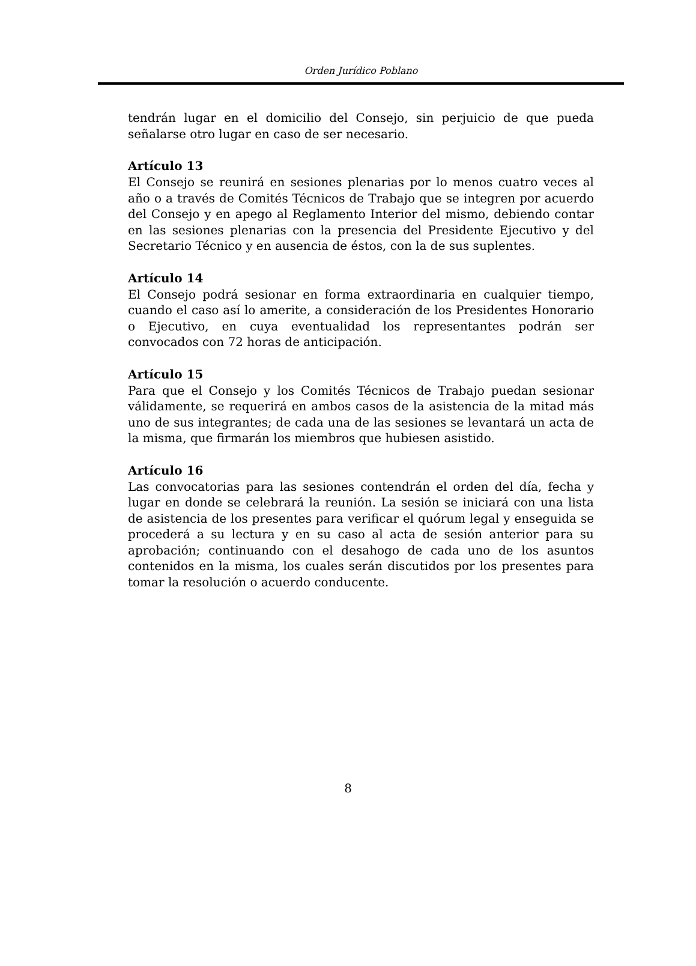Orden Jurídico Poblano
tendrán lugar en el domicilio del Consejo, sin perjuicio de que pueda señalarse otro lugar en caso de ser necesario.
Artículo 13
El Consejo se reunirá en sesiones plenarias por lo menos cuatro veces al año o a través de Comités Técnicos de Trabajo que se integren por acuerdo del Consejo y en apego al Reglamento Interior del mismo, debiendo contar en las sesiones plenarias con la presencia del Presidente Ejecutivo y del Secretario Técnico y en ausencia de éstos, con la de sus suplentes.
Artículo 14
El Consejo podrá sesionar en forma extraordinaria en cualquier tiempo, cuando el caso así lo amerite, a consideración de los Presidentes Honorario o Ejecutivo, en cuya eventualidad los representantes podrán ser convocados con 72 horas de anticipación.
Artículo 15
Para que el Consejo y los Comités Técnicos de Trabajo puedan sesionar válidamente, se requerirá en ambos casos de la asistencia de la mitad más uno de sus integrantes; de cada una de las sesiones se levantará un acta de la misma, que firmarán los miembros que hubiesen asistido.
Artículo 16
Las convocatorias para las sesiones contendrán el orden del día, fecha y lugar en donde se celebrará la reunión. La sesión se iniciará con una lista de asistencia de los presentes para verificar el quórum legal y enseguida se procederá a su lectura y en su caso al acta de sesión anterior para su aprobación; continuando con el desahogo de cada uno de los asuntos contenidos en la misma, los cuales serán discutidos por los presentes para tomar la resolución o acuerdo conducente.
8